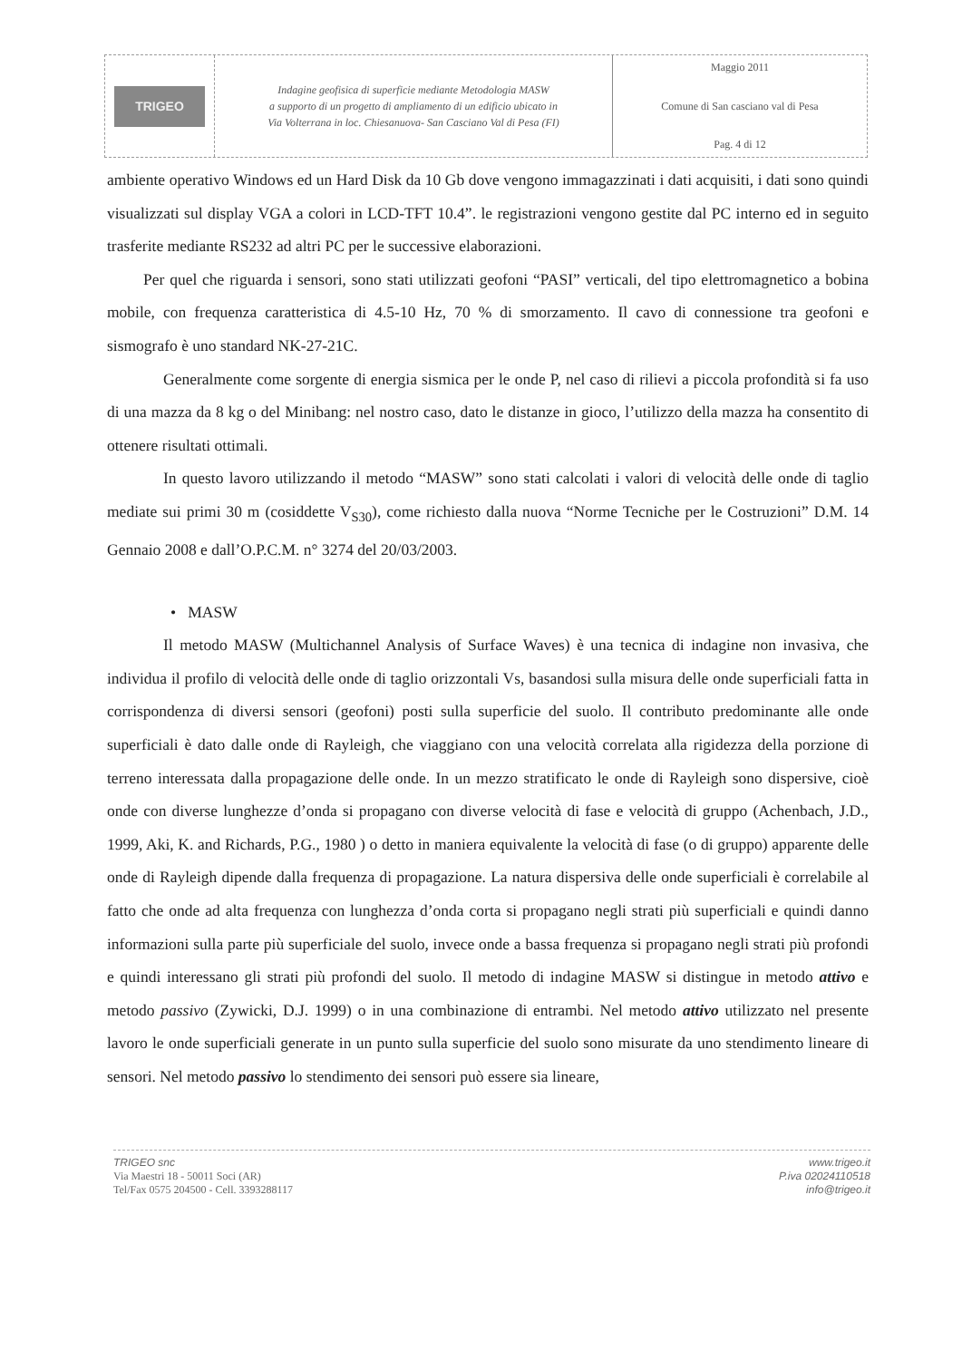TRIGEO
Indagine geofisica di superficie mediante Metodologia MASW
a supporto di un progetto di ampliamento di un edificio ubicato in
Via Volterrana in loc. Chiesanuova- San Casciano Val di Pesa (FI)
Maggio 2011
Comune di San casciano val di Pesa
Pag. 4 di 12
ambiente operativo Windows ed un Hard Disk da 10 Gb dove vengono immagazzinati i dati acquisiti, i dati sono quindi visualizzati sul display VGA a colori in LCD-TFT 10.4”. le registrazioni vengono gestite dal PC interno ed in seguito trasferite mediante RS232 ad altri PC per le successive elaborazioni.
Per quel che riguarda i sensori, sono stati utilizzati geofoni “PASI” verticali, del tipo elettromagnetico a bobina mobile, con frequenza caratteristica di 4.5-10 Hz, 70 % di smorzamento. Il cavo di connessione tra geofoni e sismografo è uno standard NK-27-21C.
Generalmente come sorgente di energia sismica per le onde P, nel caso di rilievi a piccola profondità si fa uso di una mazza da 8 kg o del Minibang: nel nostro caso, dato le distanze in gioco, l’utilizzo della mazza ha consentito di ottenere risultati ottimali.
In questo lavoro utilizzando il metodo “MASW” sono stati calcolati i valori di velocità delle onde di taglio mediate sui primi 30 m (cosiddette V<sub>S30</sub>), come richiesto dalla nuova “Norme Tecniche per le Costruzioni” D.M. 14 Gennaio 2008 e dall’O.P.C.M. n° 3274 del 20/03/2003.
• MASW
Il metodo MASW (Multichannel Analysis of Surface Waves) è una tecnica di indagine non invasiva, che individua il profilo di velocità delle onde di taglio orizzontali Vs, basandosi sulla misura delle onde superficiali fatta in corrispondenza di diversi sensori (geofoni) posti sulla superficie del suolo. Il contributo predominante alle onde superficiali è dato dalle onde di Rayleigh, che viaggiano con una velocità correlata alla rigidezza della porzione di terreno interessata dalla propagazione delle onde. In un mezzo stratificato le onde di Rayleigh sono dispersive, cioè onde con diverse lunghezze d’onda si propagano con diverse velocità di fase e velocità di gruppo (Achenbach, J.D., 1999, Aki, K. and Richards, P.G., 1980 ) o detto in maniera equivalente la velocità di fase (o di gruppo) apparente delle onde di Rayleigh dipende dalla frequenza di propagazione. La natura dispersiva delle onde superficiali è correlabile al fatto che onde ad alta frequenza con lunghezza d’onda corta si propagano negli strati più superficiali e quindi danno informazioni sulla parte più superficiale del suolo, invece onde a bassa frequenza si propagano negli strati più profondi e quindi interessano gli strati più profondi del suolo. Il metodo di indagine MASW si distingue in metodo attivo e metodo passivo (Zywicki, D.J. 1999) o in una combinazione di entrambi. Nel metodo attivo utilizzato nel presente lavoro le onde superficiali generate in un punto sulla superficie del suolo sono misurate da uno stendimento lineare di sensori. Nel metodo passivo lo stendimento dei sensori può essere sia lineare,
TRIGEO snc
Via Maestri 18 - 50011 Soci (AR)
Tel/Fax 0575 204500 - Cell. 3393288117
www.trigeo.it
P.iva 02024110518
info@trigeo.it